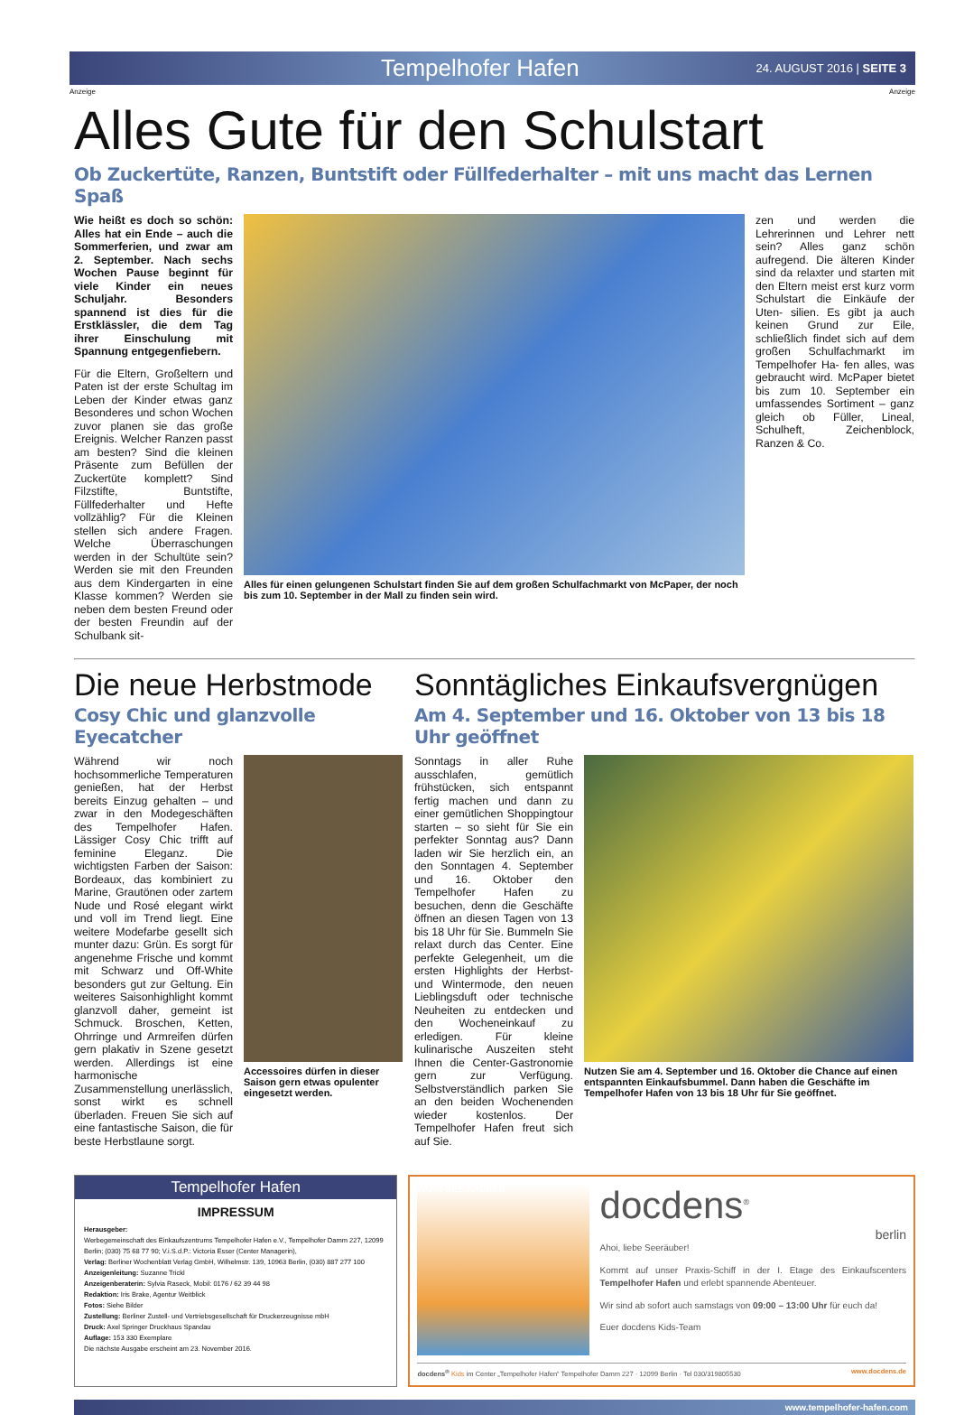Tempelhofer Hafen 24. AUGUST 2016 | SEITE 3
Anzeige Anzeige
Alles Gute für den Schulstart
Ob Zuckertüte, Ranzen, Buntstift oder Füllfederhalter – mit uns macht das Lernen Spaß
Wie heißt es doch so schön: Alles hat ein Ende – auch die Sommerferien, und zwar am 2. September. Nach sechs Wochen Pause beginnt für viele Kinder ein neues Schuljahr. Besonders spannend ist dies für die Erstklässler, die dem Tag ihrer Einschulung mit Spannung entgegenfiebern.
Für die Eltern, Großeltern und Paten ist der erste Schultag im Leben der Kinder etwas ganz Besonderes und schon Wochen zuvor planen sie das große Ereignis. Welcher Ranzen passt am besten? Sind die kleinen Präsente zum Befüllen der Zuckertüte komplett? Sind Filzstifte, Buntstifte, Füllfederhalter und Hefte vollzählig? Für die Kleinen stellen sich andere Fragen. Welche Überraschungen werden in der Schultüte sein? Werden sie mit den Freunden aus dem Kindergarten in eine Klasse kommen? Werden sie neben dem besten Freund oder der besten Freundin auf der Schulbank sit-
Alles für einen gelungenen Schulstart finden Sie auf dem großen Schulfachmarkt von McPaper, der noch bis zum 10. September in der Mall zu finden sein wird.
zen und werden die Lehrerinnen und Lehrer nett sein? Alles ganz schön aufregend. Die älteren Kinder sind da relaxter und starten mit den Eltern meist erst kurz vorm Schulstart die Einkäufe der Uten- silien. Es gibt ja auch keinen Grund zur Eile, schließlich findet sich auf dem großen Schulfachmarkt im Tempelhofer Ha- fen alles, was gebraucht wird. McPaper bietet bis zum 10. September ein umfassendes Sortiment – ganz gleich ob Füller, Lineal, Schulheft, Zeichenblock, Ranzen & Co.
Die neue Herbstmode
Cosy Chic und glanzvolle Eyecatcher
Während wir noch hochsommerliche Temperaturen genießen, hat der Herbst bereits Einzug gehalten – und zwar in den Modegeschäften des Tempelhofer Hafen. Lässiger Cosy Chic trifft auf feminine Eleganz. Die wichtigsten Farben der Saison: Bordeaux, das kombiniert zu Marine, Grautönen oder zartem Nude und Rosé elegant wirkt und voll im Trend liegt. Eine weitere Modefarbe gesellt sich munter dazu: Grün. Es sorgt für angenehme Frische und kommt mit Schwarz und Off-White besonders gut zur Geltung. Ein weiteres Saisonhighlight kommt glanzvoll daher, gemeint ist Schmuck. Broschen, Ketten, Ohrringe und Armreifen dürfen gern plakativ in Szene gesetzt werden. Allerdings ist eine harmonische Zusammenstellung unerlässlich, sonst wirkt es schnell überladen. Freuen Sie sich auf eine fantastische Saison, die für beste Herbstlaune sorgt.
Accessoires dürfen in dieser Saison gern etwas opulenter eingesetzt werden.
Sonntägliches Einkaufsvergnügen
Am 4. September und 16. Oktober von 13 bis 18 Uhr geöffnet
Sonntags in aller Ruhe ausschlafen, gemütlich frühstücken, sich entspannt fertig machen und dann zu einer gemütlichen Shoppingtour starten – so sieht für Sie ein perfekter Sonntag aus? Dann laden wir Sie herzlich ein, an den Sonntagen 4. September und 16. Oktober den Tempelhofer Hafen zu besuchen, denn die Geschäfte öffnen an diesen Tagen von 13 bis 18 Uhr für Sie. Bummeln Sie relaxt durch das Center. Eine perfekte Gelegenheit, um die ersten Highlights der Herbst- und Wintermode, den neuen Lieblingsduft oder technische Neuheiten zu entdecken und den Wocheneinkauf zu erledigen. Für kleine kulinarische Auszeiten steht Ihnen die Center-Gastronomie gern zur Verfügung. Selbstverständlich parken Sie an den beiden Wochenenden wieder kostenlos. Der Tempelhofer Hafen freut sich auf Sie.
Nutzen Sie am 4. September und 16. Oktober die Chance auf einen entspannten Einkaufsbummel. Dann haben die Geschäfte im Tempelhofer Hafen von 13 bis 18 Uhr für Sie geöffnet.
Tempelhofer Hafen
IMPRESSUM
Herausgeber:
Werbegemeinschaft des Einkaufszentrums Tempelhofer Hafen e.V., Tempelhofer Damm 227, 12099 Berlin; (030) 75 68 77 90; V.i.S.d.P.: Victoria Esser (Center Managerin),
Verlag: Berliner Wochenblatt Verlag GmbH, Wilhelmstr. 139, 10963 Berlin, (030) 887 277 100
Anzeigenleitung: Suzanne Trickl
Anzeigenberaterin: Sylvia Raseck, Mobil: 0176 / 62 39 44 98
Redaktion: Iris Brake, Agentur Weitblick
Fotos: Siehe Bilder
Zustellung: Berliner Zustell- und Vertriebsgesellschaft für Druckerzeugnisse mbH
Druck: Axel Springer Druckhaus Spandau
Auflage: 153 330 Exemplare
Die nächste Ausgabe erscheint am 23. November 2016.
ZAHN-SEE-RÄUBER
docdens<sup>®</sup>
berlin
Ahoi, liebe Seeräuber!
Kommt auf unser Praxis-Schiff in der I. Etage des Einkaufscenters Tempelhofer Hafen und erlebt spannende Abenteuer.
Wir sind ab sofort auch samstags von 09:00 – 13:00 Uhr für euch da!
Euer docdens Kids-Team
docdens<sup>®</sup> Kids im Center „Tempelhofer Hafen“ Tempelhofer Damm 227 · 12099 Berlin · Tel 030/319805530 www.docdens.de
www.tempelhofer-hafen.com